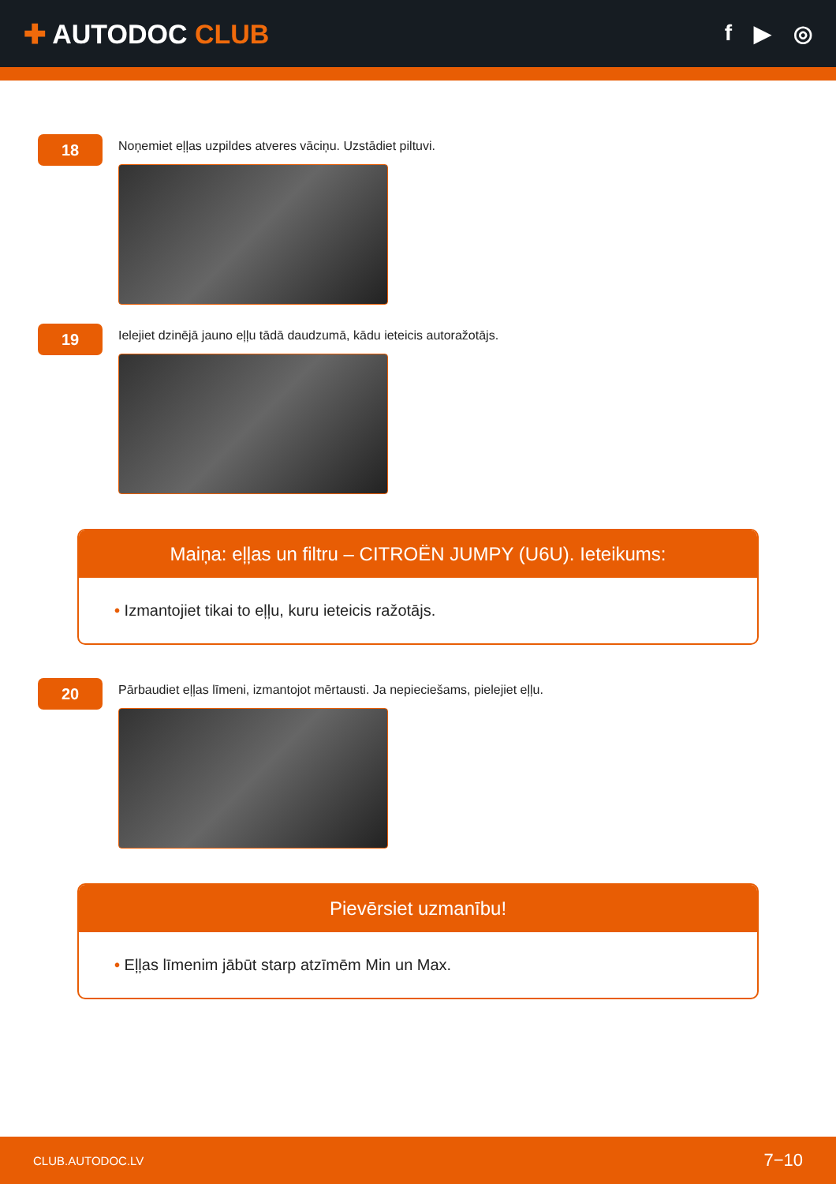✚ AUTODOC CLUB
f ▶ ◎
18
Noņemiet eļļas uzpildes atveres vāciņu. Uzstādiet piltuvi.
19
Ielejiet dzinējā jauno eļļu tādā daudzumā, kādu ieteicis autoražotājs.
Maiņa: eļļas un filtru – CITROËN JUMPY (U6U). Ieteikums:
• Izmantojiet tikai to eļļu, kuru ieteicis ražotājs.
20
Pārbaudiet eļļas līmeni, izmantojot mērtausti. Ja nepieciešams, pielejiet eļļu.
Pievērsiet uzmanību!
• Eļļas līmenim jābūt starp atzīmēm Min un Max.
CLUB.AUTODOC.LV 7−10